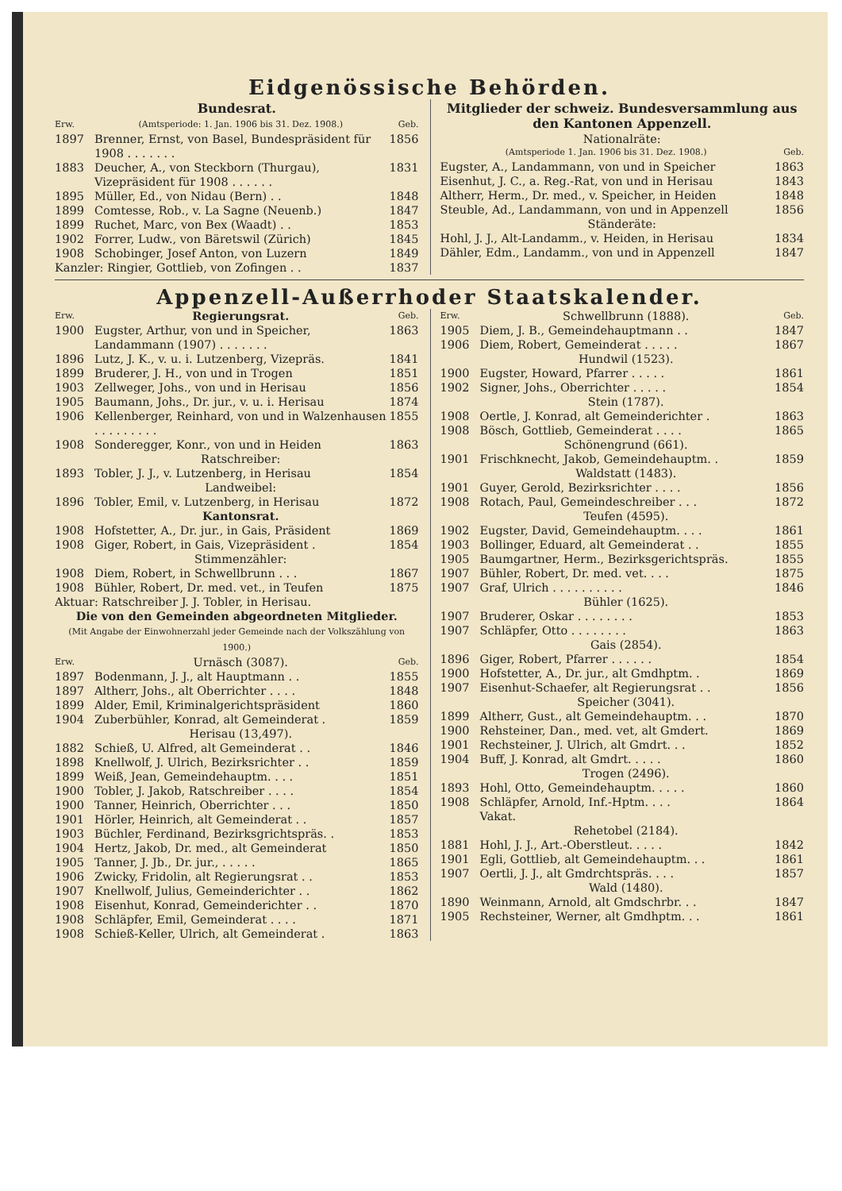Eidgenössische Behörden.
Bundesrat.
| Erw. | (Amtsperiode: 1. Jan. 1906 bis 31. Dez. 1908.) | Geb. |
| 1897 | Brenner, Ernst, von Basel, Bundespräsident für 1908 . . . . . . . | 1856 |
| 1883 | Deucher, A., von Steckborn (Thurgau), Vizepräsident für 1908 . . . . . . | 1831 |
| 1895 | Müller, Ed., von Nidau (Bern) . . | 1848 |
| 1899 | Comtesse, Rob., v. La Sagne (Neuenb.) | 1847 |
| 1899 | Ruchet, Marc, von Bex (Waadt) . . | 1853 |
| 1902 | Forrer, Ludw., von Bäretswil (Zürich) | 1845 |
| 1908 | Schobinger, Josef Anton, von Luzern | 1849 |
| Kanzler: Ringier, Gottlieb, von Zofingen . . | | 1837 |
Mitglieder der schweiz. Bundesversammlung aus den Kantonen Appenzell.
Nationalräte:
| (Amtsperiode 1. Jan. 1906 bis 31. Dez. 1908.) | Geb. |
| Eugster, A., Landammann, von und in Speicher | 1863 |
| Eisenhut, J. C., a. Reg.-Rat, von und in Herisau | 1843 |
| Altherr, Herm., Dr. med., v. Speicher, in Heiden | 1848 |
| Steuble, Ad., Landammann, von und in Appenzell | 1856 |
| Ständeräte: | |
| Hohl, J. J., Alt-Landamm., v. Heiden, in Herisau | 1834 |
| Dähler, Edm., Landamm., von und in Appenzell | 1847 |
Appenzell-Außerrhoder Staatskalender.
| Erw. | Regierungsrat. | Geb. |
| 1900 | Eugster, Arthur, von und in Speicher, Landammann (1907) . . . . . . . | 1863 |
| 1896 | Lutz, J. K., v. u. i. Lutzenberg, Vizepräs. | 1841 |
| 1899 | Bruderer, J. H., von und in Trogen | 1851 |
| 1903 | Zellweger, Johs., von und in Herisau | 1856 |
| 1905 | Baumann, Johs., Dr. jur., v. u. i. Herisau | 1874 |
| 1906 | Kellenberger, Reinhard, von und in Walzenhausen . . . . . . . . . | 1855 |
| 1908 | Sonderegger, Konr., von und in Heiden | 1863 |
| | Ratschreiber: | |
| 1893 | Tobler, J. J., v. Lutzenberg, in Herisau | 1854 |
| | Landweibel: | |
| 1896 | Tobler, Emil, v. Lutzenberg, in Herisau | 1872 |
| | Kantonsrat. | |
| 1908 | Hofstetter, A., Dr. jur., in Gais, Präsident | 1869 |
| 1908 | Giger, Robert, in Gais, Vizepräsident . | 1854 |
| | Stimmenzähler: | |
| 1908 | Diem, Robert, in Schwellbrunn . . . | 1867 |
| 1908 | Bühler, Robert, Dr. med. vet., in Teufen | 1875 |
| Aktuar: Ratschreiber J. J. Tobler, in Herisau. | | |
| Die von den Gemeinden abgeordneten Mitglieder. (Mit Angabe der Einwohnerzahl jeder Gemeinde nach der Volkszählung von 1900.) | | |
| Erw. | Urnäsch (3087). | Geb. |
| 1897 | Bodenmann, J. J., alt Hauptmann . . | 1855 |
| 1897 | Altherr, Johs., alt Oberrichter . . . . | 1848 |
| 1899 | Alder, Emil, Kriminalgerichtspräsident | 1860 |
| 1904 | Zuberbühler, Konrad, alt Gemeinderat . | 1859 |
| | Herisau (13,497). | |
| 1882 | Schieß, U. Alfred, alt Gemeinderat . . | 1846 |
| 1898 | Knellwolf, J. Ulrich, Bezirksrichter . . | 1859 |
| 1899 | Weiß, Jean, Gemeindehauptm. . . . | 1851 |
| 1900 | Tobler, J. Jakob, Ratschreiber . . . . | 1854 |
| 1900 | Tanner, Heinrich, Oberrichter . . . | 1850 |
| 1901 | Hörler, Heinrich, alt Gemeinderat . . | 1857 |
| 1903 | Büchler, Ferdinand, Bezirksgrichtspräs. . | 1853 |
| 1904 | Hertz, Jakob, Dr. med., alt Gemeinderat | 1850 |
| 1905 | Tanner, J. Jb., Dr. jur., . . . . . | 1865 |
| 1906 | Zwicky, Fridolin, alt Regierungsrat . . | 1853 |
| 1907 | Knellwolf, Julius, Gemeinderichter . . | 1862 |
| 1908 | Eisenhut, Konrad, Gemeinderichter . . | 1870 |
| 1908 | Schläpfer, Emil, Gemeinderat . . . . | 1871 |
| 1908 | Schieß-Keller, Ulrich, alt Gemeinderat . | 1863 |
| Erw. | Schwellbrunn (1888). | Geb. |
| 1905 | Diem, J. B., Gemeindehauptmann . . | 1847 |
| 1906 | Diem, Robert, Gemeinderat . . . . . | 1867 |
| | Hundwil (1523). | |
| 1900 | Eugster, Howard, Pfarrer . . . . . | 1861 |
| 1902 | Signer, Johs., Oberrichter . . . . . | 1854 |
| | Stein (1787). | |
| 1908 | Oertle, J. Konrad, alt Gemeinderichter . | 1863 |
| 1908 | Bösch, Gottlieb, Gemeinderat . . . . | 1865 |
| | Schönengrund (661). | |
| 1901 | Frischknecht, Jakob, Gemeindehauptm. . | 1859 |
| | Waldstatt (1483). | |
| 1901 | Guyer, Gerold, Bezirksrichter . . . . | 1856 |
| 1908 | Rotach, Paul, Gemeindeschreiber . . . | 1872 |
| | Teufen (4595). | |
| 1902 | Eugster, David, Gemeindehauptm. . . . | 1861 |
| 1903 | Bollinger, Eduard, alt Gemeinderat . . | 1855 |
| 1905 | Baumgartner, Herm., Bezirksgerichtspräs. | 1855 |
| 1907 | Bühler, Robert, Dr. med. vet. . . . | 1875 |
| 1907 | Graf, Ulrich . . . . . . . . . . | 1846 |
| | Bühler (1625). | |
| 1907 | Bruderer, Oskar . . . . . . . . | 1853 |
| 1907 | Schläpfer, Otto . . . . . . . . | 1863 |
| | Gais (2854). | |
| 1896 | Giger, Robert, Pfarrer . . . . . . | 1854 |
| 1900 | Hofstetter, A., Dr. jur., alt Gmdhptm. . | 1869 |
| 1907 | Eisenhut-Schaefer, alt Regierungsrat . . | 1856 |
| | Speicher (3041). | |
| 1899 | Altherr, Gust., alt Gemeindehauptm. . . | 1870 |
| 1900 | Rehsteiner, Dan., med. vet, alt Gmdert. | 1869 |
| 1901 | Rechsteiner, J. Ulrich, alt Gmdrt. . . | 1852 |
| 1904 | Buff, J. Konrad, alt Gmdrt. . . . . | 1860 |
| | Trogen (2496). | |
| 1893 | Hohl, Otto, Gemeindehauptm. . . . . | 1860 |
| 1908 | Schläpfer, Arnold, Inf.-Hptm. . . . | 1864 |
| | Vakat. | |
| | Rehetobel (2184). | |
| 1881 | Hohl, J. J., Art.-Oberstleut. . . . . | 1842 |
| 1901 | Egli, Gottlieb, alt Gemeindehauptm. . . | 1861 |
| 1907 | Oertli, J. J., alt Gmdrchtspräs. . . . | 1857 |
| | Wald (1480). | |
| 1890 | Weinmann, Arnold, alt Gmdschrbr. . . | 1847 |
| 1905 | Rechsteiner, Werner, alt Gmdhptm. . . | 1861 |